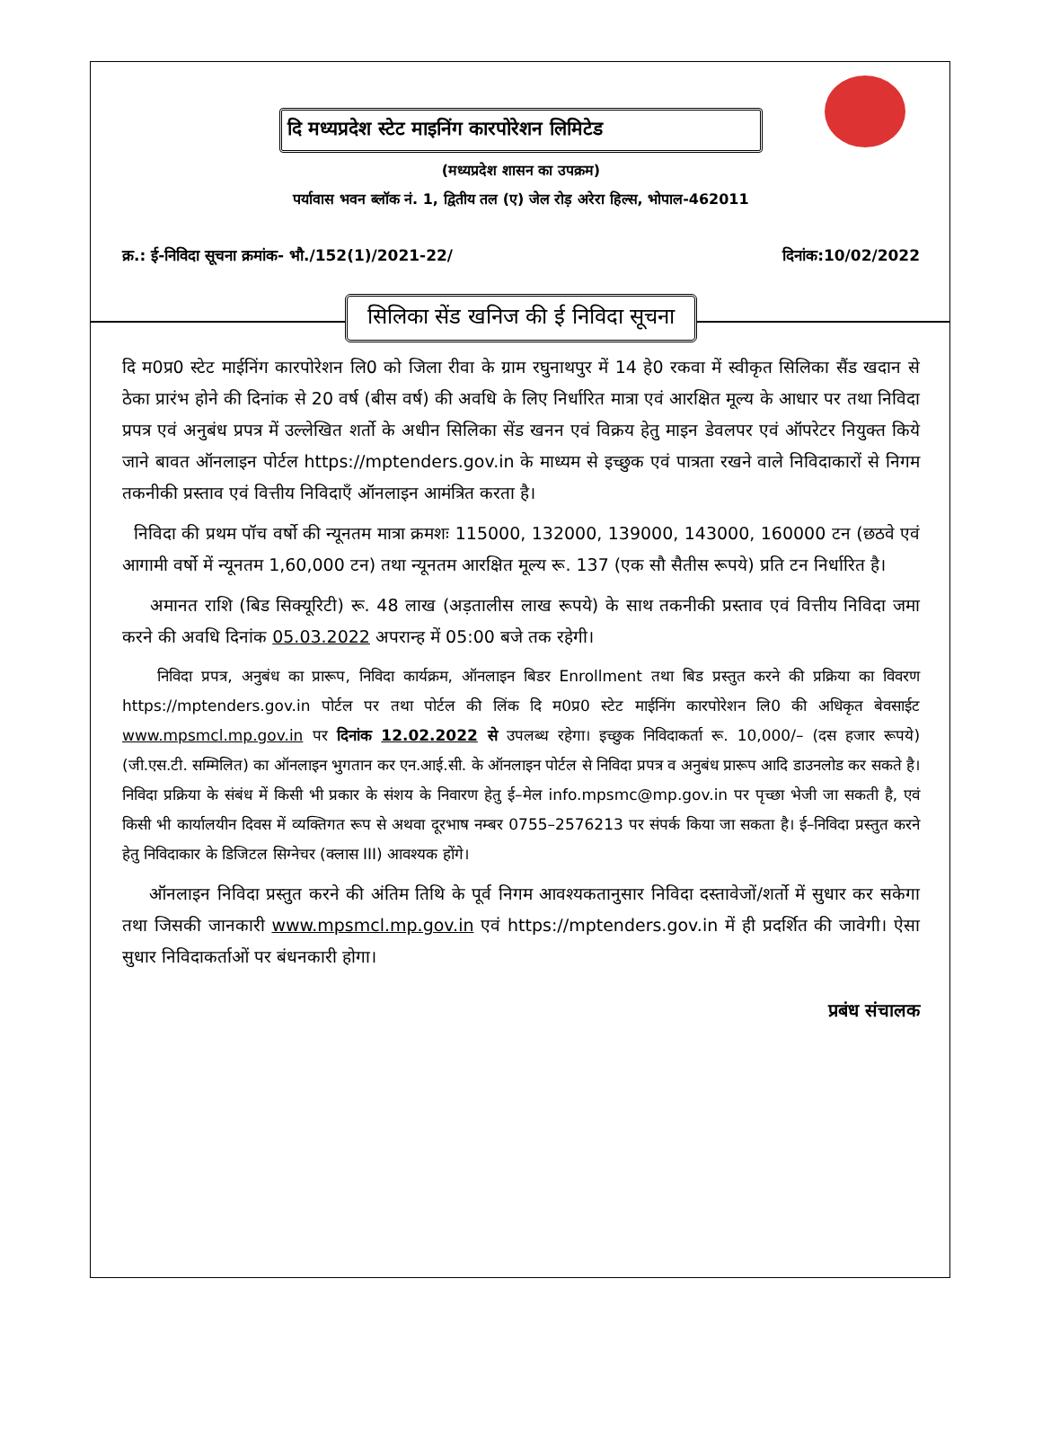दि मध्यप्रदेश स्टेट माइनिंग कारपोरेशन लिमिटेड
(मध्यप्रदेश शासन का उपक्रम)
पर्यावास भवन ब्लॉक नं. 1, द्वितीय तल (ए) जेल रोड़ अरेरा हिल्स, भोपाल-462011
क्र.: ई-निविदा सूचना क्रमांक- भौ./152(1)/2021-22/ दिनांक:10/02/2022
सिलिका सेंड खनिज की ई निविदा सूचना
दि म0प्र0 स्टेट माईनिंग कारपोरेशन लि0 को जिला रीवा के ग्राम रघुनाथपुर में 14 हे0 रकवा में स्वीकृत सिलिका सैंड खदान से ठेका प्रारंभ होने की दिनांक से 20 वर्ष (बीस वर्ष) की अवधि के लिए निर्धारित मात्रा एवं आरक्षित मूल्य के आधार पर तथा निविदा प्रपत्र एवं अनुबंध प्रपत्र में उल्लेखित शर्तो के अधीन सिलिका सेंड खनन एवं विक्रय हेतु माइन डेवलपर एवं ऑपरेटर नियुक्त किये जाने बावत ऑनलाइन पोर्टल https://mptenders.gov.in के माध्यम से इच्छुक एवं पात्रता रखने वाले निविदाकारों से निगम तकनीकी प्रस्ताव एवं वित्तीय निविदाएँ ऑनलाइन आमंत्रित करता है।
निविदा की प्रथम पॉच वर्षो की न्यूनतम मात्रा क्रमशः 115000, 132000, 139000, 143000, 160000 टन (छठवे एवं आगामी वर्षो में न्यूनतम 1,60,000 टन) तथा न्यूनतम आरक्षित मूल्य रू. 137 (एक सौ सैतीस रूपये) प्रति टन निर्धारित है।
अमानत राशि (बिड सिक्यूरिटी) रू. 48 लाख (अड़तालीस लाख रूपये) के साथ तकनीकी प्रस्ताव एवं वित्तीय निविदा जमा करने की अवधि दिनांक 05.03.2022 अपरान्ह में 05:00 बजे तक रहेगी।
निविदा प्रपत्र, अनुबंध का प्रारूप, निविदा कार्यक्रम, ऑनलाइन बिडर Enrollment तथा बिड प्रस्तुत करने की प्रक्रिया का विवरण https://mptenders.gov.in पोर्टल पर तथा पोर्टल की लिंक दि म0प्र0 स्टेट माईनिंग कारपोरेशन लि0 की अधिकृत बेवसाईट www.mpsmcl.mp.gov.in पर दिनांक 12.02.2022 से उपलब्ध रहेगा। इच्छुक निविदाकर्ता रू. 10,000/– (दस हजार रूपये) (जी.एस.टी. सम्मिलित) का ऑनलाइन भुगतान कर एन.आई.सी. के ऑनलाइन पोर्टल से निविदा प्रपत्र व अनुबंध प्रारूप आदि डाउनलोड कर सकते है। निविदा प्रक्रिया के संबंध में किसी भी प्रकार के संशय के निवारण हेतु ई–मेल info.mpsmc@mp.gov.in पर पृच्छा भेजी जा सकती है, एवं किसी भी कार्यालयीन दिवस में व्यक्तिगत रूप से अथवा दूरभाष नम्बर 0755–2576213 पर संपर्क किया जा सकता है। ई–निविदा प्रस्तुत करने हेतु निविदाकार के डिजिटल सिग्नेचर (क्लास III) आवश्यक होंगे।
ऑनलाइन निविदा प्रस्तुत करने की अंतिम तिथि के पूर्व निगम आवश्यकतानुसार निविदा दस्तावेजों/शर्तो में सुधार कर सकेगा तथा जिसकी जानकारी www.mpsmcl.mp.gov.in एवं https://mptenders.gov.in में ही प्रदर्शित की जावेगी। ऐसा सुधार निविदाकर्ताओं पर बंधनकारी होगा।
प्रबंध संचालक